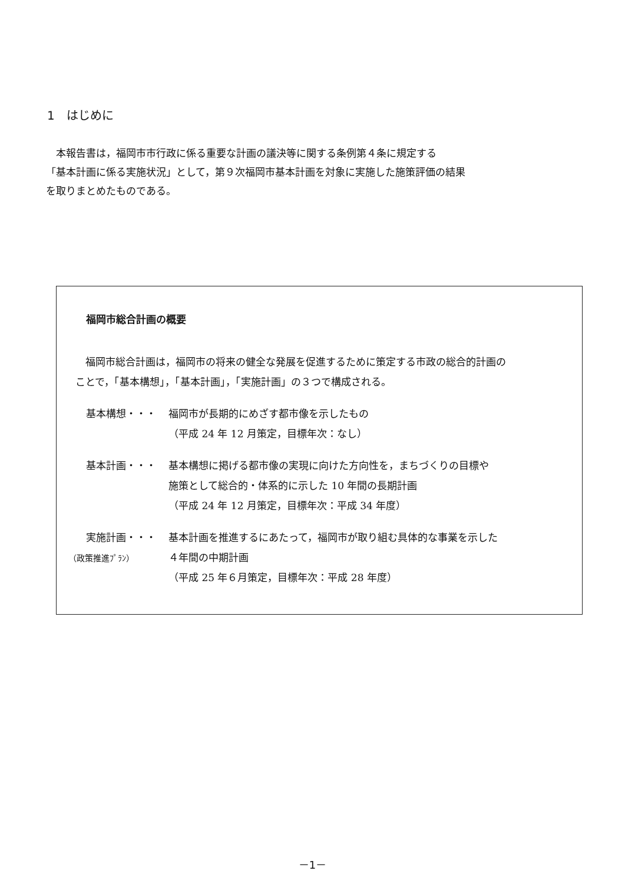1　はじめに
　本報告書は，福岡市市行政に係る重要な計画の議決等に関する条例第４条に規定する
「基本計画に係る実施状況」として，第９次福岡市基本計画を対象に実施した施策評価の結果
を取りまとめたものである。
福岡市総合計画の概要
　福岡市総合計画は，福岡市の将来の健全な発展を促進するために策定する市政の総合的計画の
ことで，「基本構想」，「基本計画」，「実施計画」の３つで構成される。
基本構想・・・ 福岡市が長期的にめざす都市像を示したもの
（平成 24 年 12 月策定，目標年次：なし）
基本計画・・・ 基本構想に掲げる都市像の実現に向けた方向性を，まちづくりの目標や
施策として総合的・体系的に示した 10 年間の長期計画
（平成 24 年 12 月策定，目標年次：平成 34 年度）
実施計画・・・
（政策推進ﾌﾟﾗﾝ）
基本計画を推進するにあたって，福岡市が取り組む具体的な事業を示した
４年間の中期計画
（平成 25 年６月策定，目標年次：平成 28 年度）
－1－